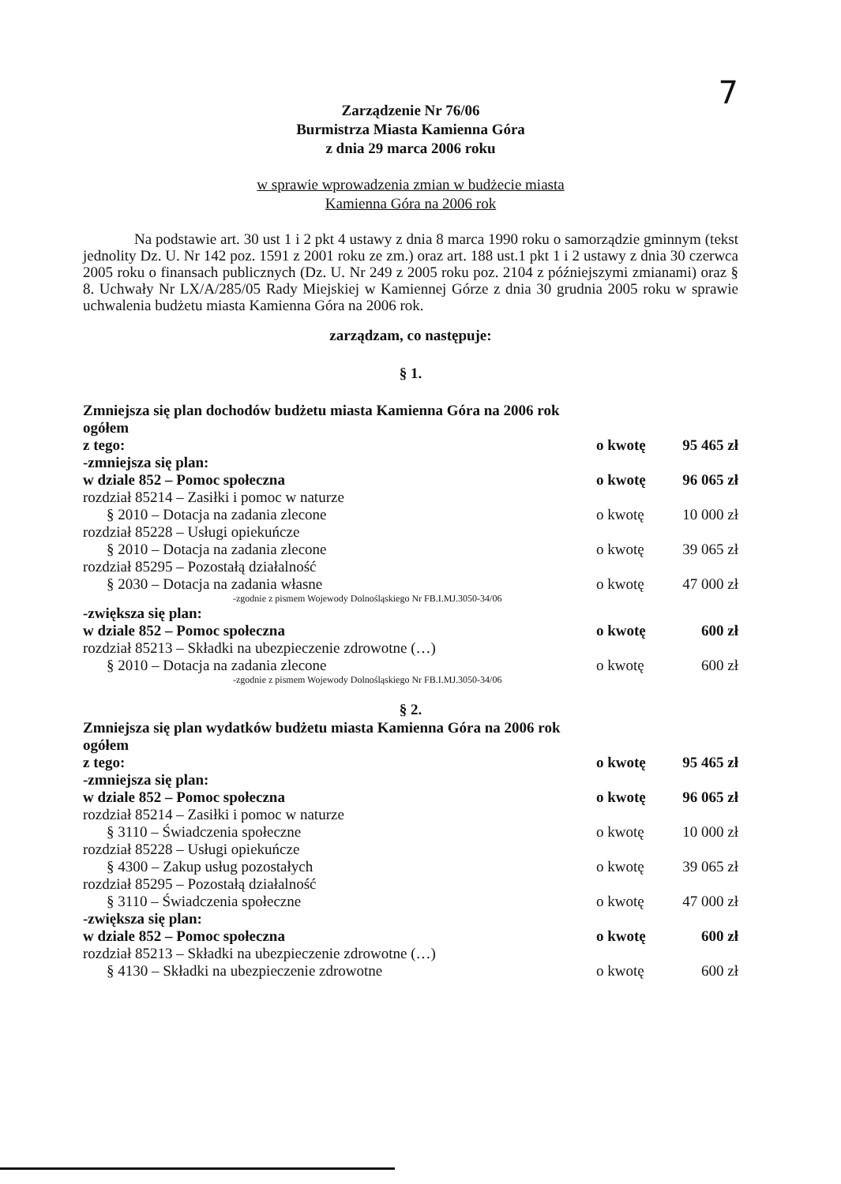7
Zarządzenie Nr 76/06
Burmistrza Miasta Kamienna Góra
z dnia 29 marca 2006 roku
w sprawie wprowadzenia zmian w budżecie miasta
Kamienna Góra na 2006 rok
Na podstawie art. 30 ust 1 i 2 pkt 4 ustawy z dnia 8 marca 1990 roku o samorządzie gminnym (tekst jednolity Dz. U. Nr 142 poz. 1591 z 2001 roku ze zm.) oraz art. 188 ust.1 pkt 1 i 2 ustawy z dnia 30 czerwca 2005 roku o finansach publicznych (Dz. U. Nr 249 z 2005 roku poz. 2104 z późniejszymi zmianami) oraz § 8. Uchwały Nr LX/A/285/05 Rady Miejskiej w Kamiennej Górze z dnia 30 grudnia 2005 roku w sprawie uchwalenia budżetu miasta Kamienna Góra na 2006 rok.
zarządzam, co następuje:
§ 1.
Zmniejsza się plan dochodów budżetu miasta Kamienna Góra na 2006 rok
ogółem
z tego: o kwotę 95 465 zł
-zmniejsza się plan:
w dziale 852 – Pomoc społeczna o kwotę 96 065 zł
rozdział 85214 – Zasiłki i pomoc w naturze
§ 2010 – Dotacja na zadania zlecone o kwotę 10 000 zł
rozdział 85228 – Usługi opiekuńcze
§ 2010 – Dotacja na zadania zlecone o kwotę 39 065 zł
rozdział 85295 – Pozostałą działalność
§ 2030 – Dotacja na zadania własne o kwotę 47 000 zł
-zgodnie z pismem Wojewody Dolnośląskiego Nr FB.I.MJ.3050-34/06
-zwiększa się plan:
w dziale 852 – Pomoc społeczna o kwotę 600 zł
rozdział 85213 – Składki na ubezpieczenie zdrowotne (…)
§ 2010 – Dotacja na zadania zlecone o kwotę 600 zł
-zgodnie z pismem Wojewody Dolnośląskiego Nr FB.I.MJ.3050-34/06
§ 2.
Zmniejsza się plan wydatków budżetu miasta Kamienna Góra na 2006 rok
ogółem
z tego: o kwotę 95 465 zł
-zmniejsza się plan:
w dziale 852 – Pomoc społeczna o kwotę 96 065 zł
rozdział 85214 – Zasiłki i pomoc w naturze
§ 3110 – Świadczenia społeczne o kwotę 10 000 zł
rozdział 85228 – Usługi opiekuńcze
§ 4300 – Zakup usług pozostałych o kwotę 39 065 zł
rozdział 85295 – Pozostałą działalność
§ 3110 – Świadczenia społeczne o kwotę 47 000 zł
-zwiększa się plan:
w dziale 852 – Pomoc społeczna o kwotę 600 zł
rozdział 85213 – Składki na ubezpieczenie zdrowotne (…)
§ 4130 – Składki na ubezpieczenie zdrowotne o kwotę 600 zł